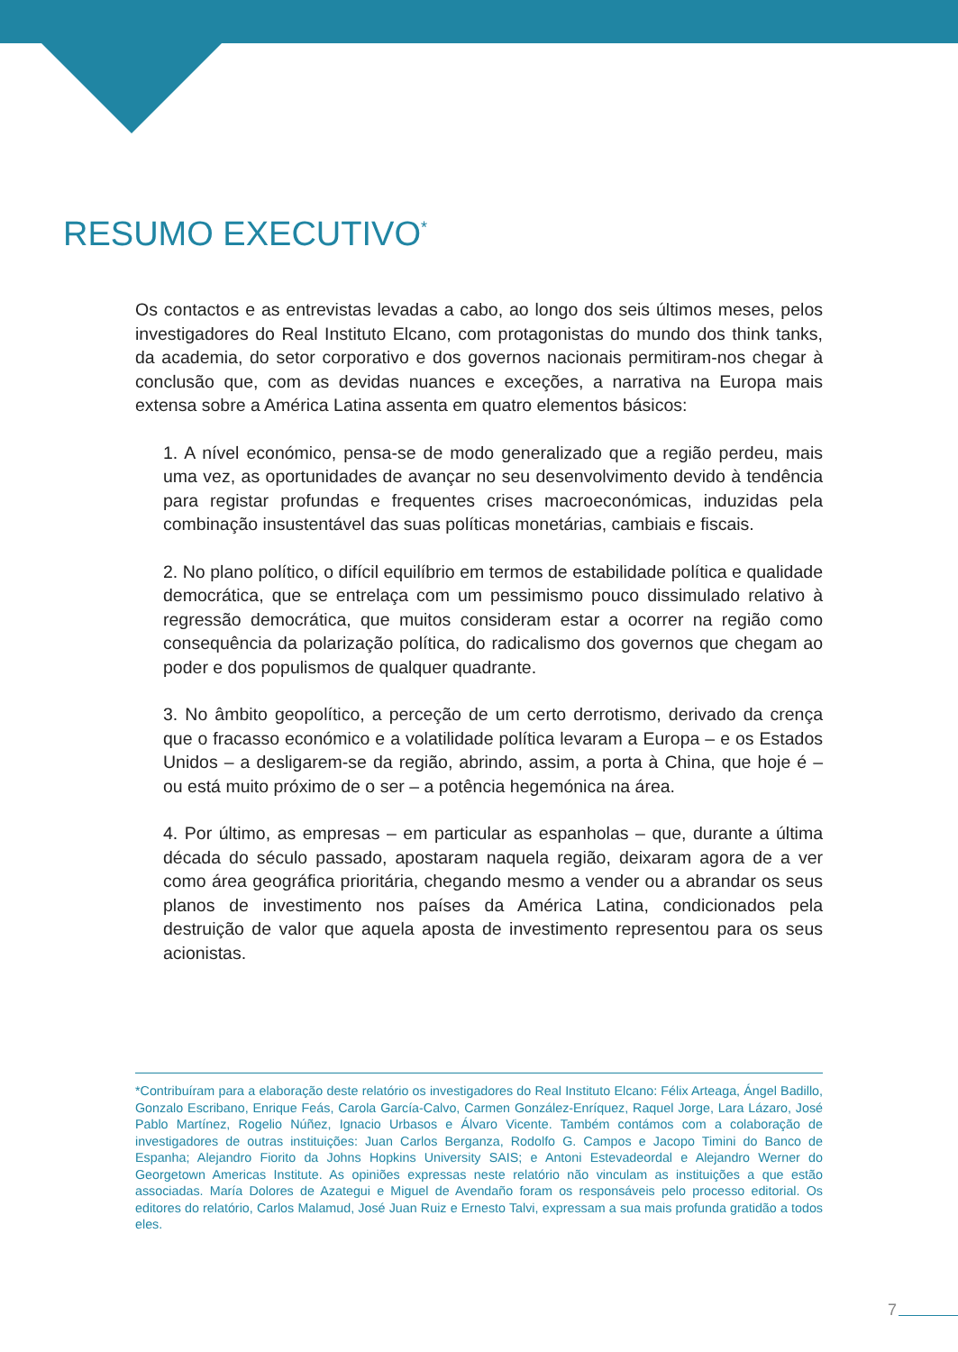RESUMO EXECUTIVO<sup>*</sup>
Os contactos e as entrevistas levadas a cabo, ao longo dos seis últimos meses, pelos investigadores do Real Instituto Elcano, com protagonistas do mundo dos think tanks, da academia, do setor corporativo e dos governos nacionais permitiram-nos chegar à conclusão que, com as devidas nuances e exceções, a narrativa na Europa mais extensa sobre a América Latina assenta em quatro elementos básicos:
1. A nível económico, pensa-se de modo generalizado que a região perdeu, mais uma vez, as oportunidades de avançar no seu desenvolvimento devido à tendência para registar profundas e frequentes crises macroeconómicas, induzidas pela combinação insustentável das suas políticas monetárias, cambiais e fiscais.
2. No plano político, o difícil equilíbrio em termos de estabilidade política e qualidade democrática, que se entrelaça com um pessimismo pouco dissimulado relativo à regressão democrática, que muitos consideram estar a ocorrer na região como consequência da polarização política, do radicalismo dos governos que chegam ao poder e dos populismos de qualquer quadrante.
3. No âmbito geopolítico, a perceção de um certo derrotismo, derivado da crença que o fracasso económico e a volatilidade política levaram a Europa – e os Estados Unidos – a desligarem-se da região, abrindo, assim, a porta à China, que hoje é – ou está muito próximo de o ser – a potência hegemónica na área.
4. Por último, as empresas – em particular as espanholas – que, durante a última década do século passado, apostaram naquela região, deixaram agora de a ver como área geográfica prioritária, chegando mesmo a vender ou a abrandar os seus planos de investimento nos países da América Latina, condicionados pela destruição de valor que aquela aposta de investimento representou para os seus acionistas.
*Contribuíram para a elaboração deste relatório os investigadores do Real Instituto Elcano: Félix Arteaga, Ángel Badillo, Gonzalo Escribano, Enrique Feás, Carola García-Calvo, Carmen González-Enríquez, Raquel Jorge, Lara Lázaro, José Pablo Martínez, Rogelio Núñez, Ignacio Urbasos e Álvaro Vicente. Também contámos com a colaboração de investigadores de outras instituições: Juan Carlos Berganza, Rodolfo G. Campos e Jacopo Timini do Banco de Espanha; Alejandro Fiorito da Johns Hopkins University SAIS; e Antoni Estevadeordal e Alejandro Werner do Georgetown Americas Institute. As opiniões expressas neste relatório não vinculam as instituições a que estão associadas. María Dolores de Azategui e Miguel de Avendaño foram os responsáveis pelo processo editorial. Os editores do relatório, Carlos Malamud, José Juan Ruiz e Ernesto Talvi, expressam a sua mais profunda gratidão a todos eles.
7